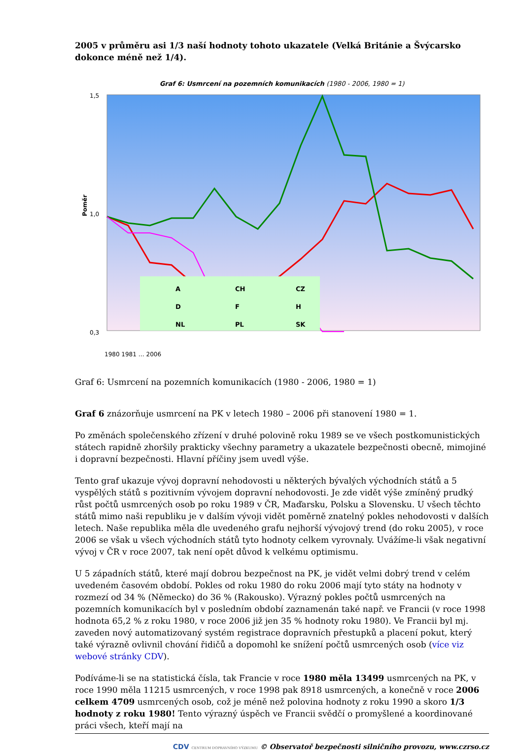2005 v průměru asi 1/3 naší hodnoty tohoto ukazatele (Velká Británie a Švýcarsko dokonce méně než 1/4).
Graf 6: Usmrcení na pozemních komunikacích (1980 - 2006, 1980 = 1)
1,5
0,3
1,0
Poměr
A
CH
CZ
D
F
H
NL
PL
SK
1980 1981 … 2006
Graf 6: Usmrcení na pozemních komunikacích (1980 - 2006, 1980 = 1)
Graf 6 znázorňuje usmrcení na PK v letech 1980 – 2006 při stanovení 1980 = 1.
Po změnách společenského zřízení v druhé polovině roku 1989 se ve všech postkomunistických státech rapidně zhoršily prakticky všechny parametry a ukazatele bezpečnosti obecně, mimojiné i dopravní bezpečnosti. Hlavní příčiny jsem uvedl výše.
Tento graf ukazuje vývoj dopravní nehodovosti u některých bývalých východních států a 5 vyspělých států s pozitivním vývojem dopravní nehodovosti. Je zde vidět výše zmíněný prudký růst počtů usmrcených osob po roku 1989 v ČR, Maďarsku, Polsku a Slovensku. U všech těchto států mimo naši republiku je v dalším vývoji vidět poměrně znatelný pokles nehodovosti v dalších letech. Naše republika měla dle uvedeného grafu nejhorší vývojový trend (do roku 2005), v roce 2006 se však u všech východních států tyto hodnoty celkem vyrovnaly. Uvážíme-li však negativní vývoj v ČR v roce 2007, tak není opět důvod k velkému optimismu.
U 5 západních států, které mají dobrou bezpečnost na PK, je vidět velmi dobrý trend v celém uvedeném časovém období. Pokles od roku 1980 do roku 2006 mají tyto státy na hodnoty v rozmezí od 34 % (Německo) do 36 % (Rakousko). Výrazný pokles počtů usmrcených na pozemních komunikacích byl v posledním období zaznamenán také např. ve Francii (v roce 1998 hodnota 65,2 % z roku 1980, v roce 2006 již jen 35 % hodnoty roku 1980). Ve Francii byl mj. zaveden nový automatizovaný systém registrace dopravních přestupků a placení pokut, který také výrazně ovlivnil chování řidičů a dopomohl ke snížení počtů usmrcených osob (více viz webové stránky CDV).
Podíváme-li se na statistická čísla, tak Francie v roce 1980 měla 13499 usmrcených na PK, v roce 1990 měla 11215 usmrcených, v roce 1998 pak 8918 usmrcených, a konečně v roce 2006 celkem 4709 usmrcených osob, což je méně než polovina hodnoty z roku 1990 a skoro 1/3 hodnoty z roku 1980! Tento výrazný úspěch ve Francii svědčí o promyšlené a koordinované práci všech, kteří mají na
CDV CENTRUM DOPRAVNÍHO VÝZKUMU © Observatoř bezpečnosti silničního provozu, www.czrso.cz